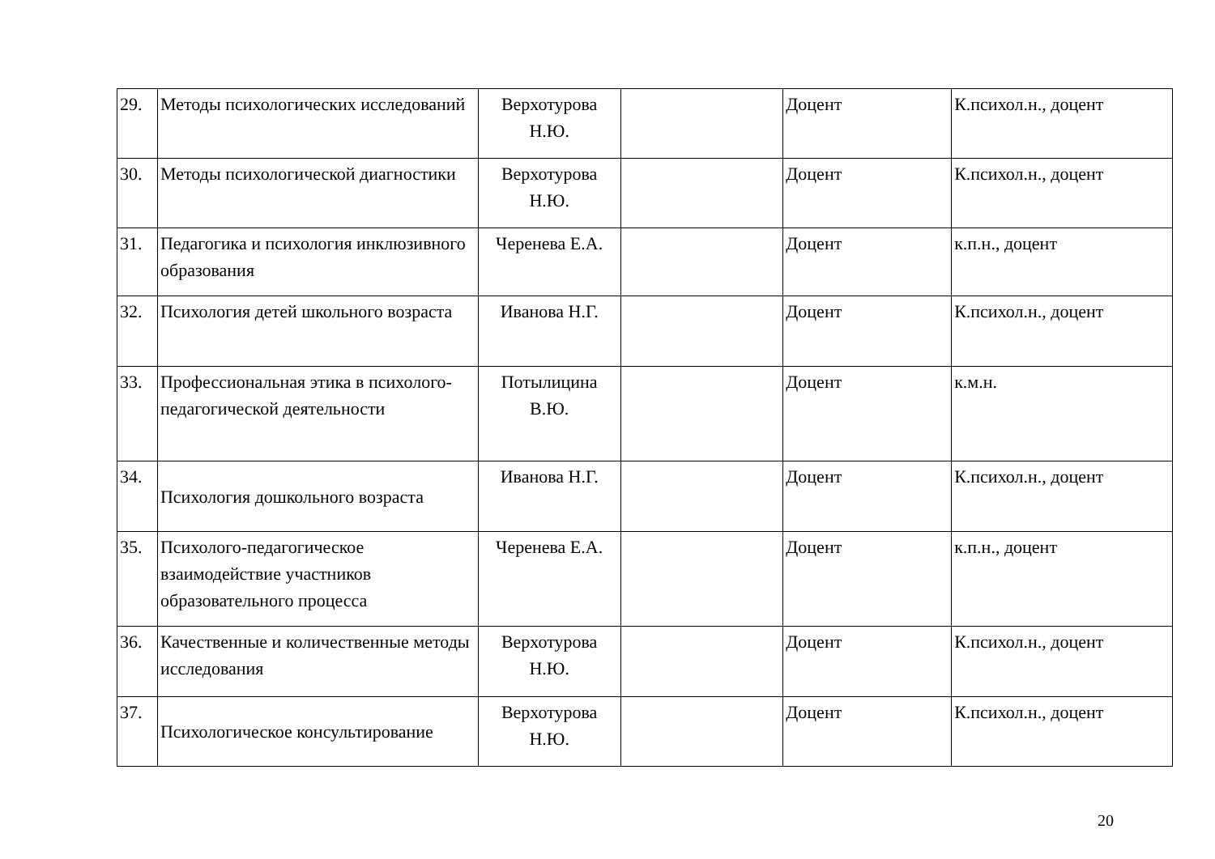| 29. | Методы психологических исследований | Верхотурова Н.Ю. | | Доцент | К.психол.н., доцент |
| 30. | Методы психологической диагностики | Верхотурова Н.Ю. | | Доцент | К.психол.н., доцент |
| 31. | Педагогика и психология инклюзивного образования | Черенева Е.А. | | Доцент | к.п.н., доцент |
| 32. | Психология детей школьного возраста | Иванова Н.Г. | | Доцент | К.психол.н., доцент |
| 33. | Профессиональная этика в психолого-педагогической деятельности | Потылицина В.Ю. | | Доцент | к.м.н. |
| 34. | Психология дошкольного возраста | Иванова Н.Г. | | Доцент | К.психол.н., доцент |
| 35. | Психолого-педагогическое взаимодействие участников образовательного процесса | Черенева Е.А. | | Доцент | к.п.н., доцент |
| 36. | Качественные и количественные методы исследования | Верхотурова Н.Ю. | | Доцент | К.психол.н., доцент |
| 37. | Психологическое консультирование | Верхотурова Н.Ю. | | Доцент | К.психол.н., доцент |
20